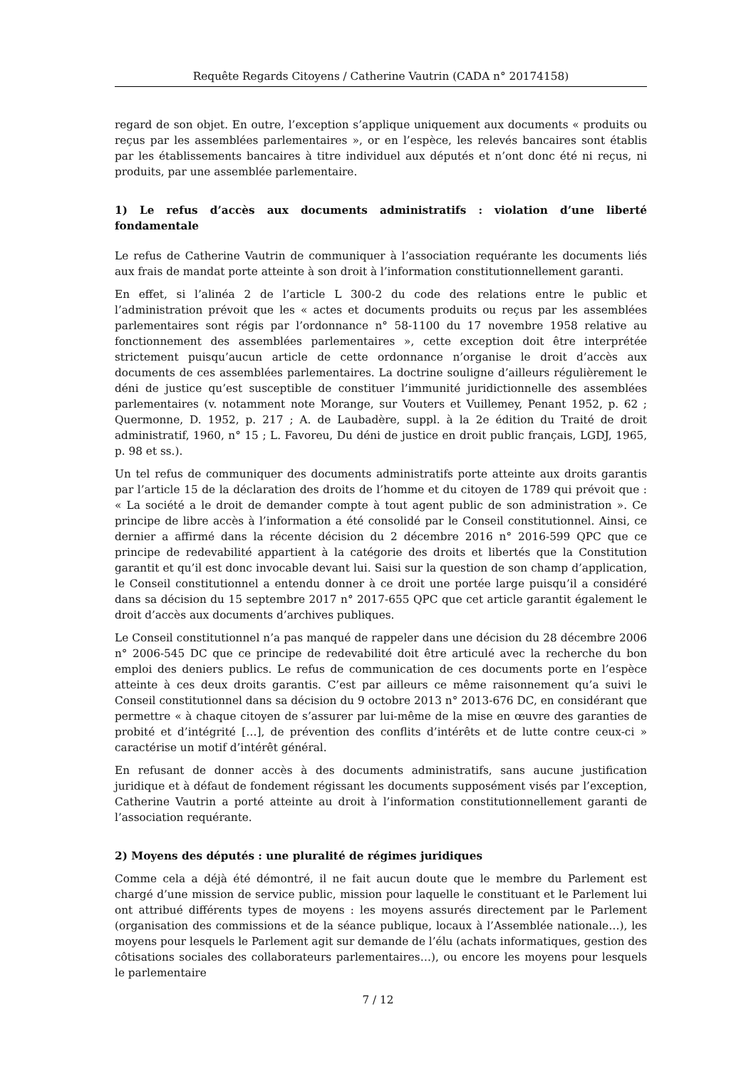Requête Regards Citoyens / Catherine Vautrin (CADA n° 20174158)
regard de son objet. En outre, l’exception s’applique uniquement aux documents « produits ou reçus par les assemblées parlementaires », or en l’espèce, les relevés bancaires sont établis par les établissements bancaires à titre individuel aux députés et n’ont donc été ni reçus, ni produits, par une assemblée parlementaire.
1) Le refus d’accès aux documents administratifs : violation d’une liberté fondamentale
Le refus de Catherine Vautrin de communiquer à l’association requérante les documents liés aux frais de mandat porte atteinte à son droit à l’information constitutionnellement garanti.
En effet, si l’alinéa 2 de l’article L 300-2 du code des relations entre le public et l’administration prévoit que les « actes et documents produits ou reçus par les assemblées parlementaires sont régis par l’ordonnance n° 58-1100 du 17 novembre 1958 relative au fonctionnement des assemblées parlementaires », cette exception doit être interprétée strictement puisqu’aucun article de cette ordonnance n’organise le droit d’accès aux documents de ces assemblées parlementaires. La doctrine souligne d’ailleurs régulièrement le déni de justice qu’est susceptible de constituer l’immunité juridictionnelle des assemblées parlementaires (v. notamment note Morange, sur Vouters et Vuillemey, Penant 1952, p. 62 ; Quermonne, D. 1952, p. 217 ; A. de Laubadère, suppl. à la 2e édition du Traité de droit administratif, 1960, n° 15 ; L. Favoreu, Du déni de justice en droit public français, LGDJ, 1965, p. 98 et ss.).
Un tel refus de communiquer des documents administratifs porte atteinte aux droits garantis par l’article 15 de la déclaration des droits de l’homme et du citoyen de 1789 qui prévoit que : « La société a le droit de demander compte à tout agent public de son administration ». Ce principe de libre accès à l’information a été consolidé par le Conseil constitutionnel. Ainsi, ce dernier a affirmé dans la récente décision du 2 décembre 2016 n° 2016-599 QPC que ce principe de redevabilité appartient à la catégorie des droits et libertés que la Constitution garantit et qu’il est donc invocable devant lui. Saisi sur la question de son champ d’application, le Conseil constitutionnel a entendu donner à ce droit une portée large puisqu’il a considéré dans sa décision du 15 septembre 2017 n° 2017-655 QPC que cet article garantit également le droit d’accès aux documents d’archives publiques.
Le Conseil constitutionnel n’a pas manqué de rappeler dans une décision du 28 décembre 2006 n° 2006-545 DC que ce principe de redevabilité doit être articulé avec la recherche du bon emploi des deniers publics. Le refus de communication de ces documents porte en l’espèce atteinte à ces deux droits garantis. C’est par ailleurs ce même raisonnement qu’a suivi le Conseil constitutionnel dans sa décision du 9 octobre 2013 n° 2013-676 DC, en considérant que permettre « à chaque citoyen de s’assurer par lui-même de la mise en œuvre des garanties de probité et d’intégrité […], de prévention des conflits d’intérêts et de lutte contre ceux-ci » caractérise un motif d’intérêt général.
En refusant de donner accès à des documents administratifs, sans aucune justification juridique et à défaut de fondement régissant les documents supposément visés par l’exception, Catherine Vautrin a porté atteinte au droit à l’information constitutionnellement garanti de l’association requérante.
2) Moyens des députés : une pluralité de régimes juridiques
Comme cela a déjà été démontré, il ne fait aucun doute que le membre du Parlement est chargé d’une mission de service public, mission pour laquelle le constituant et le Parlement lui ont attribué différents types de moyens : les moyens assurés directement par le Parlement (organisation des commissions et de la séance publique, locaux à l’Assemblée nationale…), les moyens pour lesquels le Parlement agit sur demande de l’élu (achats informatiques, gestion des côtisations sociales des collaborateurs parlementaires…), ou encore les moyens pour lesquels le parlementaire
7 / 12